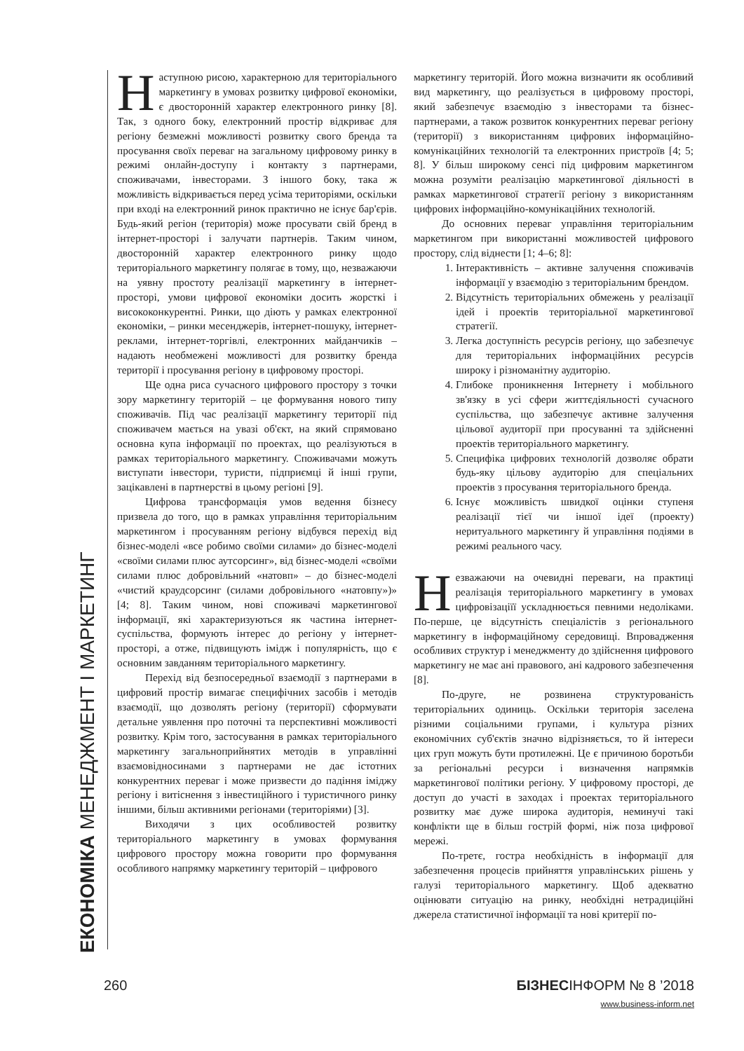ЕКОНОМІКА МЕНЕДЖМЕНТ І МАРКЕТИНГ
Наступною рисою, характерною для територіального маркетингу в умовах розвитку цифрової економіки, є двосторонній характер електронного ринку [8]. Так, з одного боку, електронний простір відкриває для регіону безмежні можливості розвитку свого бренда та просування своїх переваг на загальному цифровому ринку в режимі онлайн-доступу і контакту з партнерами, споживачами, інвесторами. З іншого боку, така ж можливість відкривається перед усіма територіями, оскільки при вході на електронний ринок практично не існує бар'єрів. Будь-який регіон (територія) може просувати свій бренд в інтернет-просторі і залучати партнерів. Таким чином, двосторонній характер електронного ринку щодо територіального маркетингу полягає в тому, що, незважаючи на уявну простоту реалізації маркетингу в інтернет-просторі, умови цифрової економіки досить жорсткі і висококонкурентні. Ринки, що діють у рамках електронної економіки, – ринки месенджерів, інтернет-пошуку, інтернет-реклами, інтернет-торгівлі, електронних майданчиків – надають необмежені можливості для розвитку бренда території і просування регіону в цифровому просторі.
Ще одна риса сучасного цифрового простору з точки зору маркетингу територій – це формування нового типу споживачів. Під час реалізації маркетингу території під споживачем мається на увазі об'єкт, на який спрямовано основна купа інформації по проектах, що реалізуються в рамках територіального маркетингу. Споживачами можуть виступати інвестори, туристи, підприємці й інші групи, зацікавлені в партнерстві в цьому регіоні [9].
Цифрова трансформація умов ведення бізнесу призвела до того, що в рамках управління територіальним маркетингом і просуванням регіону відбувся перехід від бізнес-моделі «все робимо своїми силами» до бізнес-моделі «своїми силами плюс аутсорсинг», від бізнес-моделі «своїми силами плюс добровільний «натовп» – до бізнес-моделі «чистий краудсорсинг (силами добровільного «натовпу»)» [4; 8]. Таким чином, нові споживачі маркетингової інформації, які характеризуються як частина інтернет-суспільства, формують інтерес до регіону у інтернет-просторі, а отже, підвищують імідж і популярність, що є основним завданням територіального маркетингу.
Перехід від безпосередньої взаємодії з партнерами в цифровий простір вимагає специфічних засобів і методів взаємодії, що дозволять регіону (території) сформувати детальне уявлення про поточні та перспективні можливості розвитку. Крім того, застосування в рамках територіального маркетингу загальноприйнятих методів в управлінні взаємовідносинами з партнерами не дає істотних конкурентних переваг і може призвести до падіння іміджу регіону і витіснення з інвестиційного і туристичного ринку іншими, більш активними регіонами (територіями) [3].
Виходячи з цих особливостей розвитку територіального маркетингу в умовах формування цифрового простору можна говорити про формування особливого напрямку маркетингу територій – цифрового
маркетингу територій. Його можна визначити як особливий вид маркетингу, що реалізується в цифровому просторі, який забезпечує взаємодію з інвесторами та бізнес-партнерами, а також розвиток конкурентних переваг регіону (території) з використанням цифрових інформаційно-комунікаційних технологій та електронних пристроїв [4; 5; 8]. У більш широкому сенсі під цифровим маркетингом можна розуміти реалізацію маркетингової діяльності в рамках маркетингової стратегії регіону з використанням цифрових інформаційно-комунікаційних технологій.
До основних переваг управління територіальним маркетингом при використанні можливостей цифрового простору, слід віднести [1; 4–6; 8]:
1. Інтерактивність – активне залучення споживачів інформації у взаємодію з територіальним брендом.
2. Відсутність територіальних обмежень у реалізації ідей і проектів територіальної маркетингової стратегії.
3. Легка доступність ресурсів регіону, що забезпечує для територіальних інформаційних ресурсів широку і різноманітну аудиторію.
4. Глибоке проникнення Інтернету і мобільного зв'язку в усі сфери життєдіяльності сучасного суспільства, що забезпечує активне залучення цільової аудиторії при просуванні та здійсненні проектів територіального маркетингу.
5. Специфіка цифрових технологій дозволяє обрати будь-яку цільову аудиторію для спеціальних проектів з просування територіального бренда.
6. Існує можливість швидкої оцінки ступеня реалізації тієї чи іншої ідеї (проекту) неритуального маркетингу й управління подіями в режимі реального часу.
Незважаючи на очевидні переваги, на практиці реалізація територіального маркетингу в умовах цифровізаціїї ускладнюється певними недоліками. По-перше, це відсутність спеціалістів з регіонального маркетингу в інформаційному середовищі. Впровадження особливих структур і менеджменту до здійснення цифрового маркетингу не має ані правового, ані кадрового забезпечення [8].
По-друге, не розвинена структурованість територіальних одиниць. Оскільки територія заселена різними соціальними групами, і культура різних економічних суб'єктів значно відрізняється, то й інтереси цих груп можуть бути протилежні. Це є причиною боротьби за регіональні ресурси і визначення напрямків маркетингової політики регіону. У цифровому просторі, де доступ до участі в заходах і проектах територіального розвитку має дуже широка аудиторія, неминучі такі конфлікти ще в більш гострій формі, ніж поза цифрової мережі.
По-третє, гостра необхідність в інформації для забезпечення процесів прийняття управлінських рішень у галузі територіального маркетингу. Щоб адекватно оцінювати ситуацію на ринку, необхідні нетрадиційні джерела статистичної інформації та нові критерії по-
260 БІЗНЕСІНФОРМ № 8 ’2018
www.business-inform.net